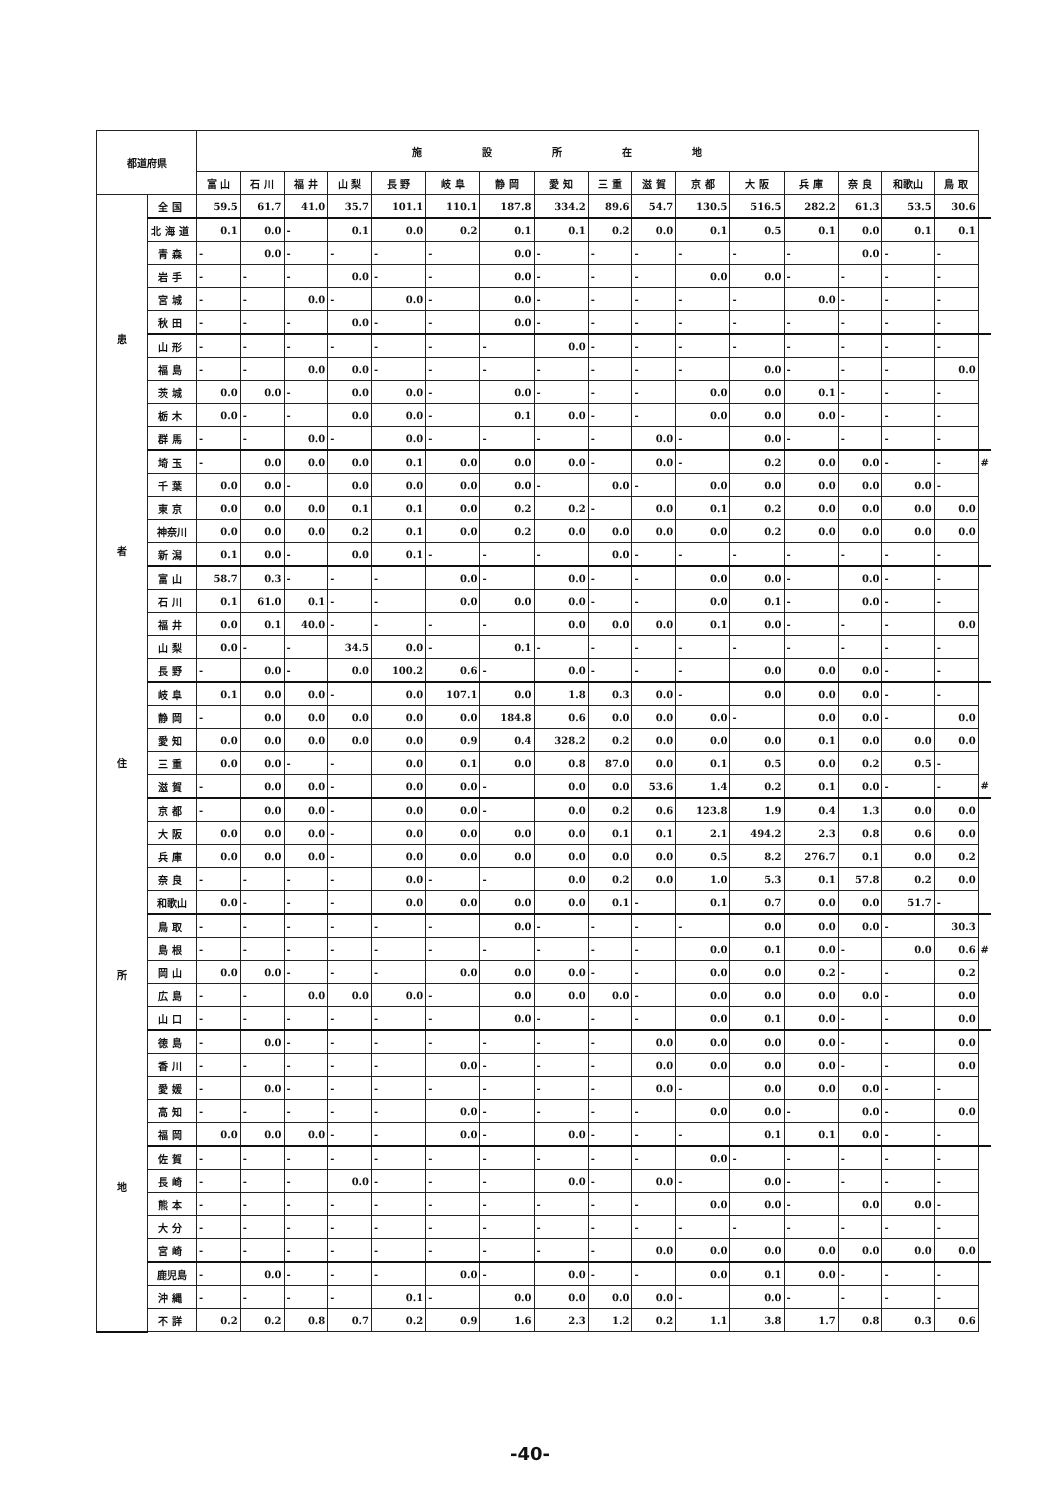| 都道府県 | | 施設所在地 | | | | | | | | | | | | | | | | |
| | | 富 山 | 石 川 | 福 井 | 山 梨 | 長 野 | 岐 阜 | 静 岡 | 愛 知 | 三 重 | 滋 賀 | 京 都 | 大 阪 | 兵 庫 | 奈 良 | 和歌山 | 鳥 取 | |
| 患 者 住 所 地 | 全国 | 59.5 | 61.7 | 41.0 | 35.7 | 101.1 | 110.1 | 187.8 | 334.2 | 89.6 | 54.7 | 130.5 | 516.5 | 282.2 | 61.3 | 53.5 | 30.6 | |
| | 北海道 | 0.1 | 0.0 | - | 0.1 | 0.0 | 0.2 | 0.1 | 0.1 | 0.2 | 0.0 | 0.1 | 0.5 | 0.1 | 0.0 | 0.1 | 0.1 | |
| | 青森 | - | 0.0 | - | - | - | - | 0.0 | - | - | - | - | - | - | 0.0 | - | - | |
| | 岩手 | - | - | - | 0.0 | - | - | 0.0 | - | - | - | 0.0 | 0.0 | - | - | - | - | |
| | 宮城 | - | - | 0.0 | - | 0.0 | - | 0.0 | - | - | - | - | - | 0.0 | - | - | - | |
| | 秋田 | - | - | - | 0.0 | - | - | 0.0 | - | - | - | - | - | - | - | - | - | |
| | 山形 | - | - | - | - | - | - | - | 0.0 | - | - | - | - | - | - | - | - | |
| | 福島 | - | - | 0.0 | 0.0 | - | - | - | - | - | - | - | 0.0 | - | - | - | 0.0 | |
| | 茨城 | 0.0 | 0.0 | - | 0.0 | 0.0 | - | 0.0 | - | - | - | 0.0 | 0.0 | 0.1 | - | - | - | |
| | 栃木 | 0.0 | - | - | 0.0 | 0.0 | - | 0.1 | 0.0 | - | - | 0.0 | 0.0 | 0.0 | - | - | - | |
| | 群馬 | - | - | 0.0 | - | 0.0 | - | - | - | - | 0.0 | - | 0.0 | - | - | - | - | |
| | 埼玉 | - | 0.0 | 0.0 | 0.0 | 0.1 | 0.0 | 0.0 | 0.0 | - | 0.0 | - | 0.2 | 0.0 | 0.0 | - | - | # |
| | 千葉 | 0.0 | 0.0 | - | 0.0 | 0.0 | 0.0 | 0.0 | - | 0.0 | - | 0.0 | 0.0 | 0.0 | 0.0 | 0.0 | - | |
| | 東京 | 0.0 | 0.0 | 0.0 | 0.1 | 0.1 | 0.0 | 0.2 | 0.2 | - | 0.0 | 0.1 | 0.2 | 0.0 | 0.0 | 0.0 | 0.0 | |
| | 神奈川 | 0.0 | 0.0 | 0.0 | 0.2 | 0.1 | 0.0 | 0.2 | 0.0 | 0.0 | 0.0 | 0.0 | 0.2 | 0.0 | 0.0 | 0.0 | 0.0 | |
| | 新潟 | 0.1 | 0.0 | - | 0.0 | 0.1 | - | - | - | 0.0 | - | - | - | - | - | - | - | |
| | 富山 | 58.7 | 0.3 | - | - | - | 0.0 | - | 0.0 | - | - | 0.0 | 0.0 | - | 0.0 | - | - | |
| | 石川 | 0.1 | 61.0 | 0.1 | - | - | 0.0 | 0.0 | 0.0 | - | - | 0.0 | 0.1 | - | 0.0 | - | - | |
| | 福井 | 0.0 | 0.1 | 40.0 | - | - | - | - | 0.0 | 0.0 | 0.0 | 0.1 | 0.0 | - | - | - | 0.0 | |
| | 山梨 | 0.0 | - | - | 34.5 | 0.0 | - | 0.1 | - | - | - | - | - | - | - | - | - | |
| | 長野 | - | 0.0 | - | 0.0 | 100.2 | 0.6 | - | 0.0 | - | - | - | 0.0 | 0.0 | 0.0 | - | - | |
| | 岐阜 | 0.1 | 0.0 | 0.0 | - | 0.0 | 107.1 | 0.0 | 1.8 | 0.3 | 0.0 | - | 0.0 | 0.0 | 0.0 | - | - | |
| | 静岡 | - | 0.0 | 0.0 | 0.0 | 0.0 | 0.0 | 184.8 | 0.6 | 0.0 | 0.0 | 0.0 | - | 0.0 | 0.0 | - | 0.0 | |
| | 愛知 | 0.0 | 0.0 | 0.0 | 0.0 | 0.0 | 0.9 | 0.4 | 328.2 | 0.2 | 0.0 | 0.0 | 0.0 | 0.1 | 0.0 | 0.0 | 0.0 | |
| | 三重 | 0.0 | 0.0 | - | - | 0.0 | 0.1 | 0.0 | 0.8 | 87.0 | 0.0 | 0.1 | 0.5 | 0.0 | 0.2 | 0.5 | - | |
| | 滋賀 | - | 0.0 | 0.0 | - | 0.0 | 0.0 | - | 0.0 | 0.0 | 53.6 | 1.4 | 0.2 | 0.1 | 0.0 | - | - | # |
| | 京都 | - | 0.0 | 0.0 | - | 0.0 | 0.0 | - | 0.0 | 0.2 | 0.6 | 123.8 | 1.9 | 0.4 | 1.3 | 0.0 | 0.0 | |
| | 大阪 | 0.0 | 0.0 | 0.0 | - | 0.0 | 0.0 | 0.0 | 0.0 | 0.1 | 0.1 | 2.1 | 494.2 | 2.3 | 0.8 | 0.6 | 0.0 | |
| | 兵庫 | 0.0 | 0.0 | 0.0 | - | 0.0 | 0.0 | 0.0 | 0.0 | 0.0 | 0.0 | 0.5 | 8.2 | 276.7 | 0.1 | 0.0 | 0.2 | |
| | 奈良 | - | - | - | - | 0.0 | - | - | 0.0 | 0.2 | 0.0 | 1.0 | 5.3 | 0.1 | 57.8 | 0.2 | 0.0 | |
| | 和歌山 | 0.0 | - | - | - | 0.0 | 0.0 | 0.0 | 0.0 | 0.1 | - | 0.1 | 0.7 | 0.0 | 0.0 | 51.7 | - | |
| | 鳥取 | - | - | - | - | - | - | 0.0 | - | - | - | - | 0.0 | 0.0 | 0.0 | - | 30.3 | |
| | 島根 | - | - | - | - | - | - | - | - | - | - | 0.0 | 0.1 | 0.0 | - | 0.0 | 0.6 | # |
| | 岡山 | 0.0 | 0.0 | - | - | - | 0.0 | 0.0 | 0.0 | - | - | 0.0 | 0.0 | 0.2 | - | - | 0.2 | |
| | 広島 | - | - | 0.0 | 0.0 | 0.0 | - | 0.0 | 0.0 | 0.0 | - | 0.0 | 0.0 | 0.0 | 0.0 | - | 0.0 | |
| | 山口 | - | - | - | - | - | - | 0.0 | - | - | - | 0.0 | 0.1 | 0.0 | - | - | 0.0 | |
| | 徳島 | - | 0.0 | - | - | - | - | - | - | - | 0.0 | 0.0 | 0.0 | 0.0 | - | - | 0.0 | |
| | 香川 | - | - | - | - | - | 0.0 | - | - | - | 0.0 | 0.0 | 0.0 | 0.0 | - | - | 0.0 | |
| | 愛媛 | - | 0.0 | - | - | - | - | - | - | - | 0.0 | - | 0.0 | 0.0 | 0.0 | - | - | |
| | 高知 | - | - | - | - | - | 0.0 | - | - | - | - | 0.0 | 0.0 | - | 0.0 | - | 0.0 | |
| | 福岡 | 0.0 | 0.0 | 0.0 | - | - | 0.0 | - | 0.0 | - | - | - | 0.1 | 0.1 | 0.0 | - | - | |
| | 佐賀 | - | - | - | - | - | - | - | - | - | - | 0.0 | - | - | - | - | - | |
| | 長崎 | - | - | - | 0.0 | - | - | - | 0.0 | - | 0.0 | - | 0.0 | - | - | - | - | |
| | 熊本 | - | - | - | - | - | - | - | - | - | - | 0.0 | 0.0 | - | 0.0 | 0.0 | - | |
| | 大分 | - | - | - | - | - | - | - | - | - | - | - | - | - | - | - | - | |
| | 宮崎 | - | - | - | - | - | - | - | - | - | 0.0 | 0.0 | 0.0 | 0.0 | 0.0 | 0.0 | 0.0 | |
| | 鹿児島 | - | 0.0 | - | - | - | 0.0 | - | 0.0 | - | - | 0.0 | 0.1 | 0.0 | - | - | - | |
| | 沖縄 | - | - | - | - | 0.1 | - | 0.0 | 0.0 | 0.0 | 0.0 | - | 0.0 | - | - | - | - | |
| | 不詳 | 0.2 | 0.2 | 0.8 | 0.7 | 0.2 | 0.9 | 1.6 | 2.3 | 1.2 | 0.2 | 1.1 | 3.8 | 1.7 | 0.8 | 0.3 | 0.6 | |
-40-